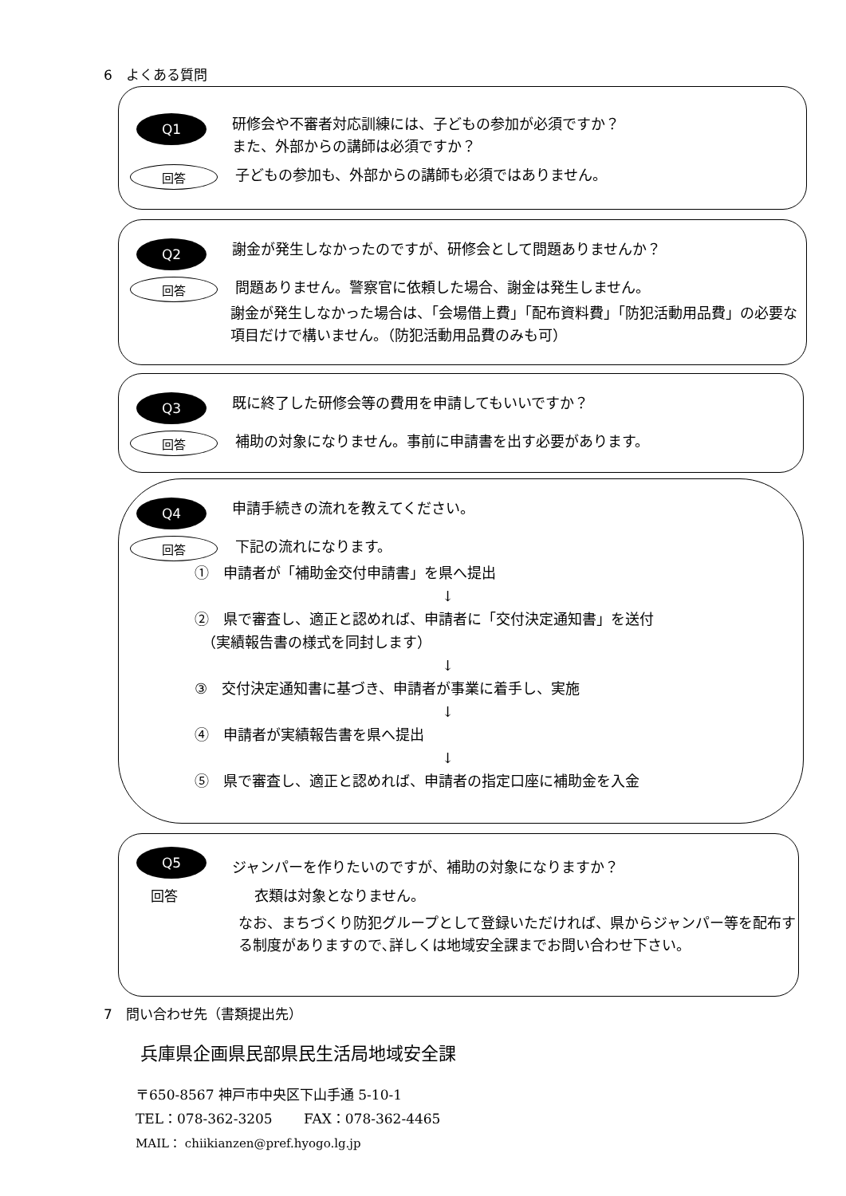6　よくある質問
Q1
研修会や不審者対応訓練には、子どもの参加が必須ですか？
また、外部からの講師は必須ですか？
回答
子どもの参加も、外部からの講師も必須ではありません。
Q2
謝金が発生しなかったのですが、研修会として問題ありませんか？
回答
問題ありません。警察官に依頼した場合、謝金は発生しません。
謝金が発生しなかった場合は、「会場借上費」「配布資料費」「防犯活動用品費」の必要な項目だけで構いません。（防犯活動用品費のみも可）
Q3
既に終了した研修会等の費用を申請してもいいですか？
回答
補助の対象になりません。事前に申請書を出す必要があります。
Q4
申請手続きの流れを教えてください。
回答
下記の流れになります。
①　申請者が「補助金交付申請書」を県へ提出
↓
②　県で審査し、適正と認めれば、申請者に「交付決定通知書」を送付
　（実績報告書の様式を同封します）
↓
③　交付決定通知書に基づき、申請者が事業に着手し、実施
↓
④　申請者が実績報告書を県へ提出
↓
⑤　県で審査し、適正と認めれば、申請者の指定口座に補助金を入金
Q5
ジャンパーを作りたいのですが、補助の対象になりますか？
回答
衣類は対象となりません。
なお、まちづくり防犯グループとして登録いただければ、県からジャンパー等を配布する制度がありますので､詳しくは地域安全課までお問い合わせ下さい。
7　問い合わせ先（書類提出先）
兵庫県企画県民部県民生活局地域安全課
〒650-8567 神戸市中央区下山手通 5-10-1
TEL：078-362-3205　　 FAX：078-362-4465
MAIL： chiikianzen@pref.hyogo.lg.jp